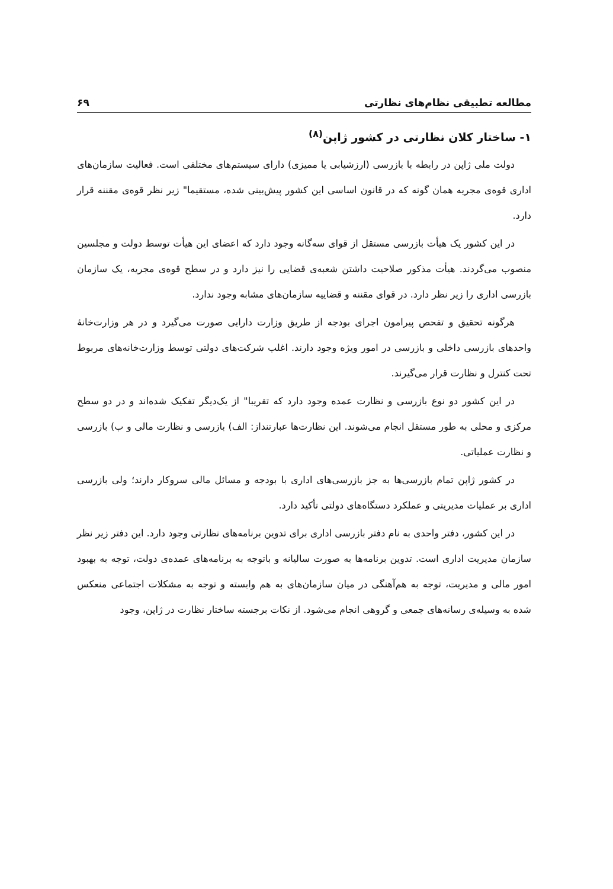مطالعه تطبیقی نظام‌های نظارتی ۶۹
۱- ساختار کلان نظارتی در کشور ژاپن<sup>(۸)</sup>
دولت ملی ژاپن در رابطه با بازرسی (ارزشیابی یا ممیزی) دارای سیستم‌های مختلفی است. فعالیت سازمان‌های اداری قوه‌ی مجریه همان گونه که در قانون اساسی این کشور پیش‌بینی شده، مستقیما" زیر نظر قوه‌ی مقننه قرار دارد.
در این کشور یک هیأت بازرسی مستقل از قوای سه‌گانه وجود دارد که اعضای این هیأت توسط دولت و مجلسین منصوب می‌گردند. هیأت مذکور صلاحیت داشتن شعبه‌ی قضایی را نیز دارد و در سطح قوه‌ی مجریه، یک سازمان بازرسی اداری را زیر نظر دارد. در قوای مقننه و قضاییه سازمان‌های مشابه وجود ندارد.
هرگونه تحقیق و تفحص پیرامون اجرای بودجه از طریق وزارت دارایی صورت می‌گیرد و در هر وزارت‌خانهٔ واحدهای بازرسی داخلی و بازرسی در امور ویژه وجود دارند. اغلب شرکت‌های دولتی توسط وزارت‌خانه‌های مربوط تحت کنترل و نظارت قرار می‌گیرند.
در این کشور دو نوع بازرسی و نظارت عمده وجود دارد که تقریبا" از یک‌دیگر تفکیک شده‌اند و در دو سطح مرکزی و محلی به طور مستقل انجام می‌شوند. این نظارت‌ها عبارتنداز: الف) بازرسی و نظارت مالی و ب) بازرسی و نظارت عملیاتی.
در کشور ژاپن تمام بازرسی‌ها به جز بازرسی‌های اداری با بودجه و مسائل مالی سروکار دارند؛ ولی بازرسی اداری بر عملیات مدیریتی و عملکرد دستگاه‌های دولتی تأکید دارد.
در این کشور، دفتر واحدی به نام دفتر بازرسی اداری برای تدوین برنامه‌های نظارتی وجود دارد. این دفتر زیر نظر سازمان مدیریت اداری است. تدوین برنامه‌ها به صورت سالیانه و باتوجه به برنامه‌های عمده‌ی دولت، توجه به بهبود امور مالی و مدیریت، توجه به هم‌آهنگی در میان سازمان‌های به هم وابسته و توجه به مشکلات اجتماعی منعکس شده به وسیله‌ی رسانه‌های جمعی و گروهی انجام می‌شود. از نکات برجسته ساختار نظارت در ژاپن، وجود